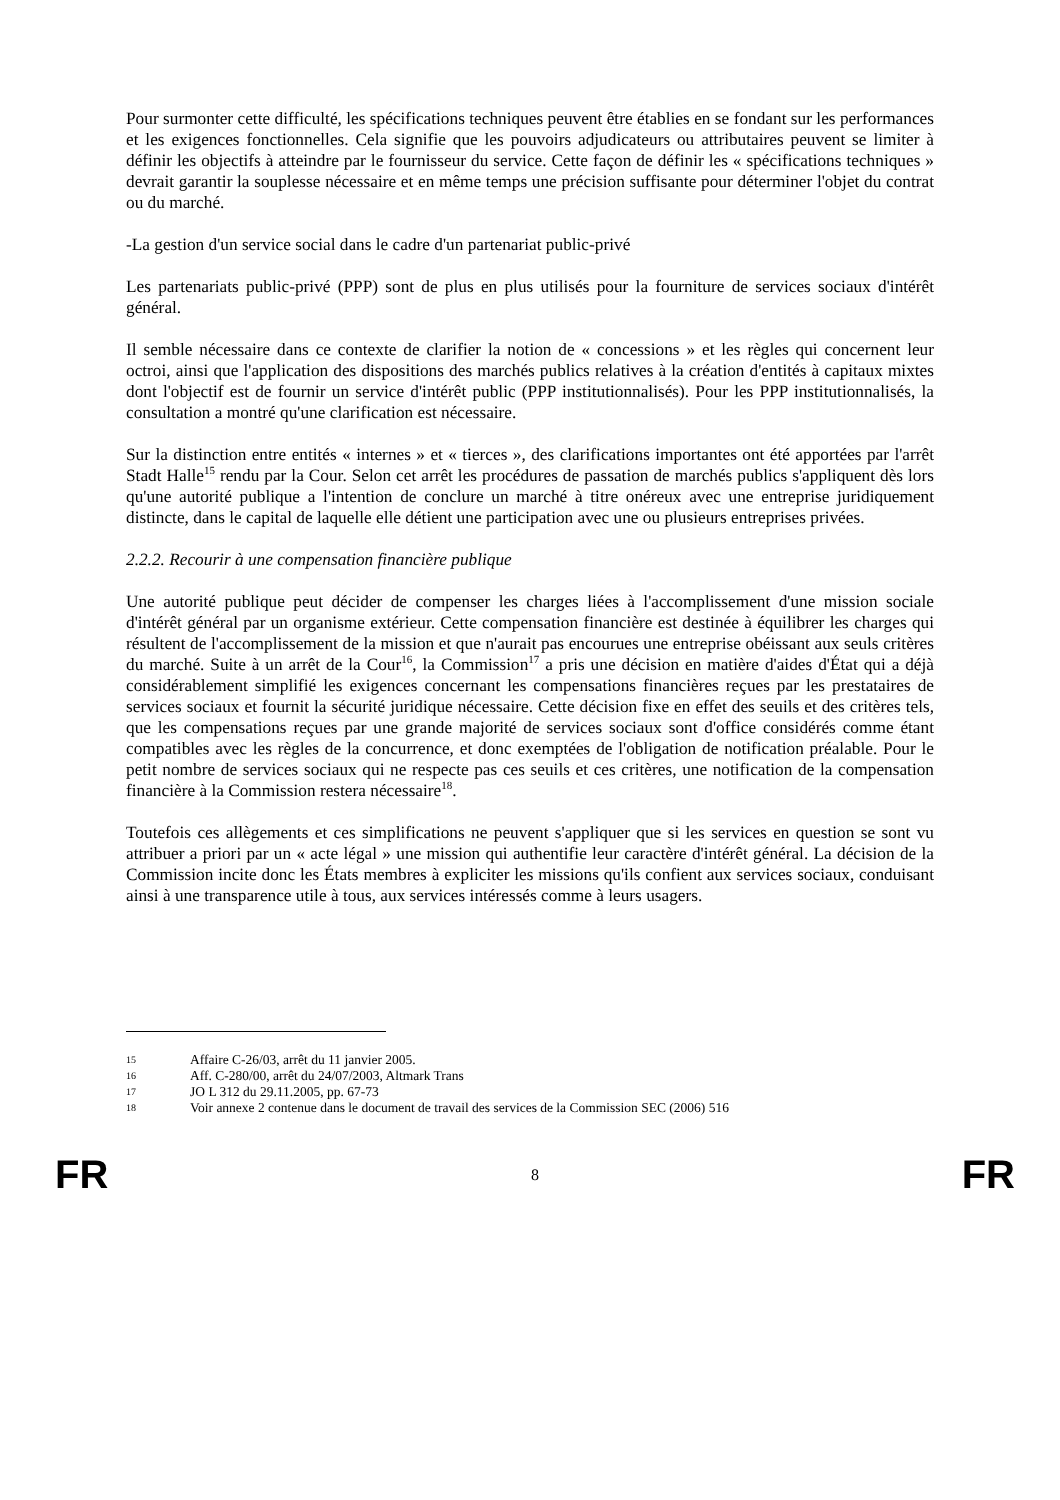Pour surmonter cette difficulté, les spécifications techniques peuvent être établies en se fondant sur les performances et les exigences fonctionnelles. Cela signifie que les pouvoirs adjudicateurs ou attributaires peuvent se limiter à définir les objectifs à atteindre par le fournisseur du service. Cette façon de définir les « spécifications techniques » devrait garantir la souplesse nécessaire et en même temps une précision suffisante pour déterminer l'objet du contrat ou du marché.
-La gestion d'un service social dans le cadre d'un partenariat public-privé
Les partenariats public-privé (PPP) sont de plus en plus utilisés pour la fourniture de services sociaux d'intérêt général.
Il semble nécessaire dans ce contexte de clarifier la notion de « concessions » et les règles qui concernent leur octroi, ainsi que l'application des dispositions des marchés publics relatives à la création d'entités à capitaux mixtes dont l'objectif est de fournir un service d'intérêt public (PPP institutionnalisés). Pour les PPP institutionnalisés, la consultation a montré qu'une clarification est nécessaire.
Sur la distinction entre entités « internes » et « tierces », des clarifications importantes ont été apportées par l'arrêt Stadt Halle<sup>15</sup> rendu par la Cour. Selon cet arrêt les procédures de passation de marchés publics s'appliquent dès lors qu'une autorité publique a l'intention de conclure un marché à titre onéreux avec une entreprise juridiquement distincte, dans le capital de laquelle elle détient une participation avec une ou plusieurs entreprises privées.
2.2.2. Recourir à une compensation financière publique
Une autorité publique peut décider de compenser les charges liées à l'accomplissement d'une mission sociale d'intérêt général par un organisme extérieur. Cette compensation financière est destinée à équilibrer les charges qui résultent de l'accomplissement de la mission et que n'aurait pas encourues une entreprise obéissant aux seuls critères du marché. Suite à un arrêt de la Cour<sup>16</sup>, la Commission<sup>17</sup> a pris une décision en matière d'aides d'État qui a déjà considérablement simplifié les exigences concernant les compensations financières reçues par les prestataires de services sociaux et fournit la sécurité juridique nécessaire. Cette décision fixe en effet des seuils et des critères tels, que les compensations reçues par une grande majorité de services sociaux sont d'office considérés comme étant compatibles avec les règles de la concurrence, et donc exemptées de l'obligation de notification préalable. Pour le petit nombre de services sociaux qui ne respecte pas ces seuils et ces critères, une notification de la compensation financière à la Commission restera nécessaire<sup>18</sup>.
Toutefois ces allègements et ces simplifications ne peuvent s'appliquer que si les services en question se sont vu attribuer a priori par un « acte légal » une mission qui authentifie leur caractère d'intérêt général. La décision de la Commission incite donc les États membres à expliciter les missions qu'ils confient aux services sociaux, conduisant ainsi à une transparence utile à tous, aux services intéressés comme à leurs usagers.
15 Affaire C-26/03, arrêt du 11 janvier 2005.
16 Aff. C-280/00, arrêt du 24/07/2003, Altmark Trans
17 JO L 312 du 29.11.2005, pp. 67-73
18 Voir annexe 2 contenue dans le document de travail des services de la Commission SEC (2006) 516
FR
8
FR